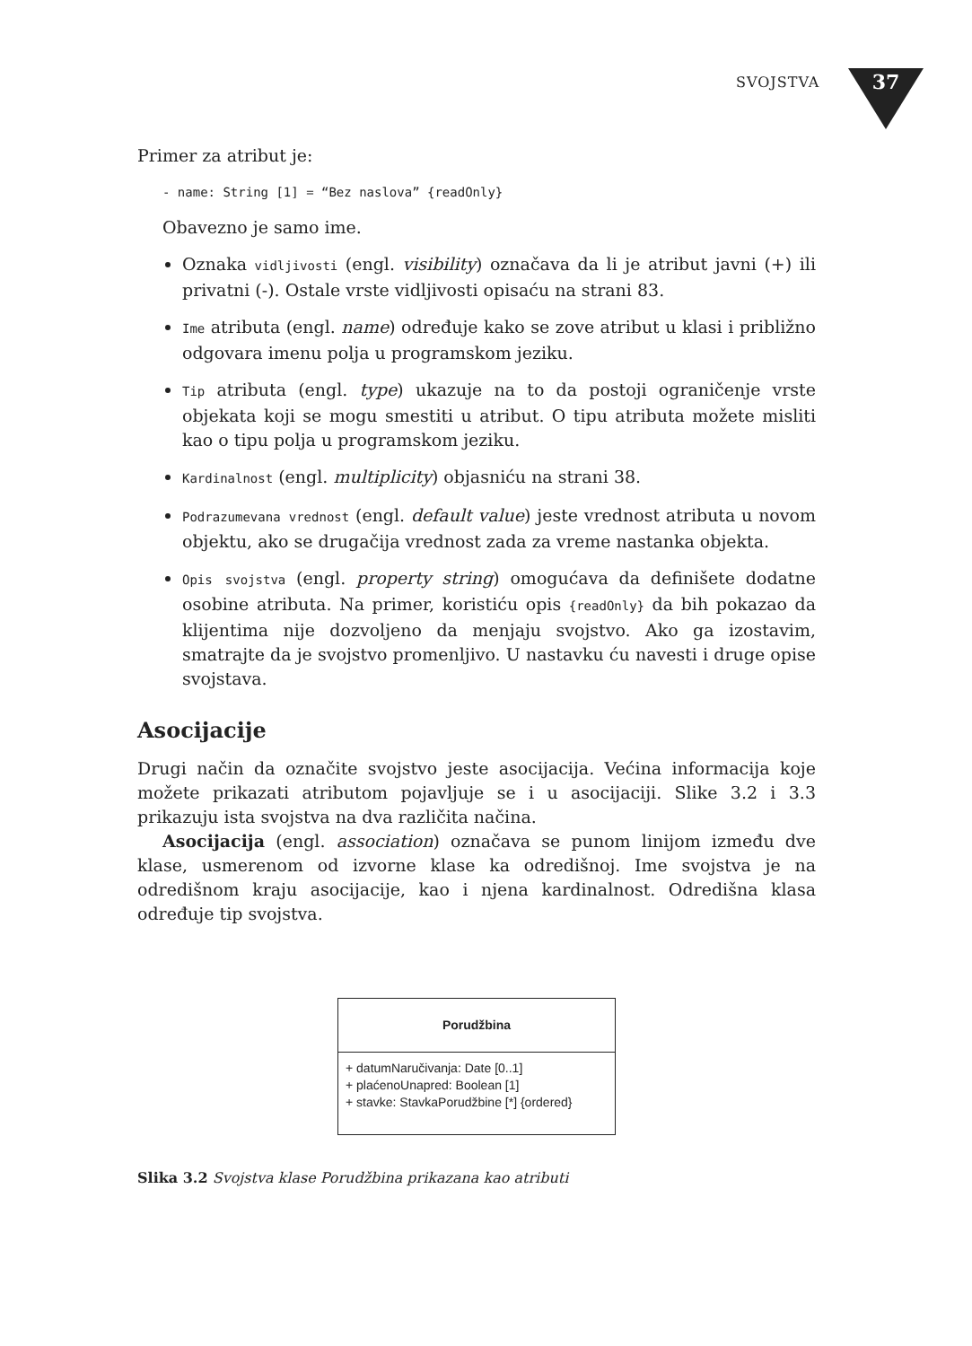SVOJSTVA 37
Primer za atribut je:
- name: String [1] = “Bez naslova” {readOnly}
Obavezno je samo ime.
Oznaka vidljivosti (engl. visibility) označava da li je atribut javni (+) ili privatni (-). Ostale vrste vidljivosti opisaću na strani 83.
Ime atributa (engl. name) određuje kako se zove atribut u klasi i približno odgovara imenu polja u programskom jeziku.
Tip atributa (engl. type) ukazuje na to da postoji ograničenje vrste objekata koji se mogu smestiti u atribut. O tipu atributa možete misliti kao o tipu polja u programskom jeziku.
Kardinalnost (engl. multiplicity) objasniću na strani 38.
Podrazumevana vrednost (engl. default value) jeste vrednost atributa u novom objektu, ako se drugačija vrednost zada za vreme nastanka objekta.
Opis svojstva (engl. property string) omogućava da definišete dodatne osobine atributa. Na primer, koristiću opis {readOnly} da bih pokazao da klijentima nije dozvoljeno da menjaju svojstvo. Ako ga izostavim, smatrajte da je svojstvo promenljivo. U nastavku ću navesti i druge opise svojstava.
Asocijacije
Drugi način da označite svojstvo jeste asocijacija. Većina informacija koje možete prikazati atributom pojavljuje se i u asocijaciji. Slike 3.2 i 3.3 prikazuju ista svojstva na dva različita načina.
Asocijacija (engl. association) označava se punom linijom između dve klase, usmerenom od izvorne klase ka odredišnoj. Ime svojstva je na odredišnom kraju asocijacije, kao i njena kardinalnost. Odredišna klasa određuje tip svojstva.
Porudžbina
+ datumNaručivanja: Date [0..1]
+ plaćenoUnapred: Boolean [1]
+ stavke: StavkaPorudžbine [*] {ordered}
Slika 3.2 Svojstva klase Porudžbina prikazana kao atributi